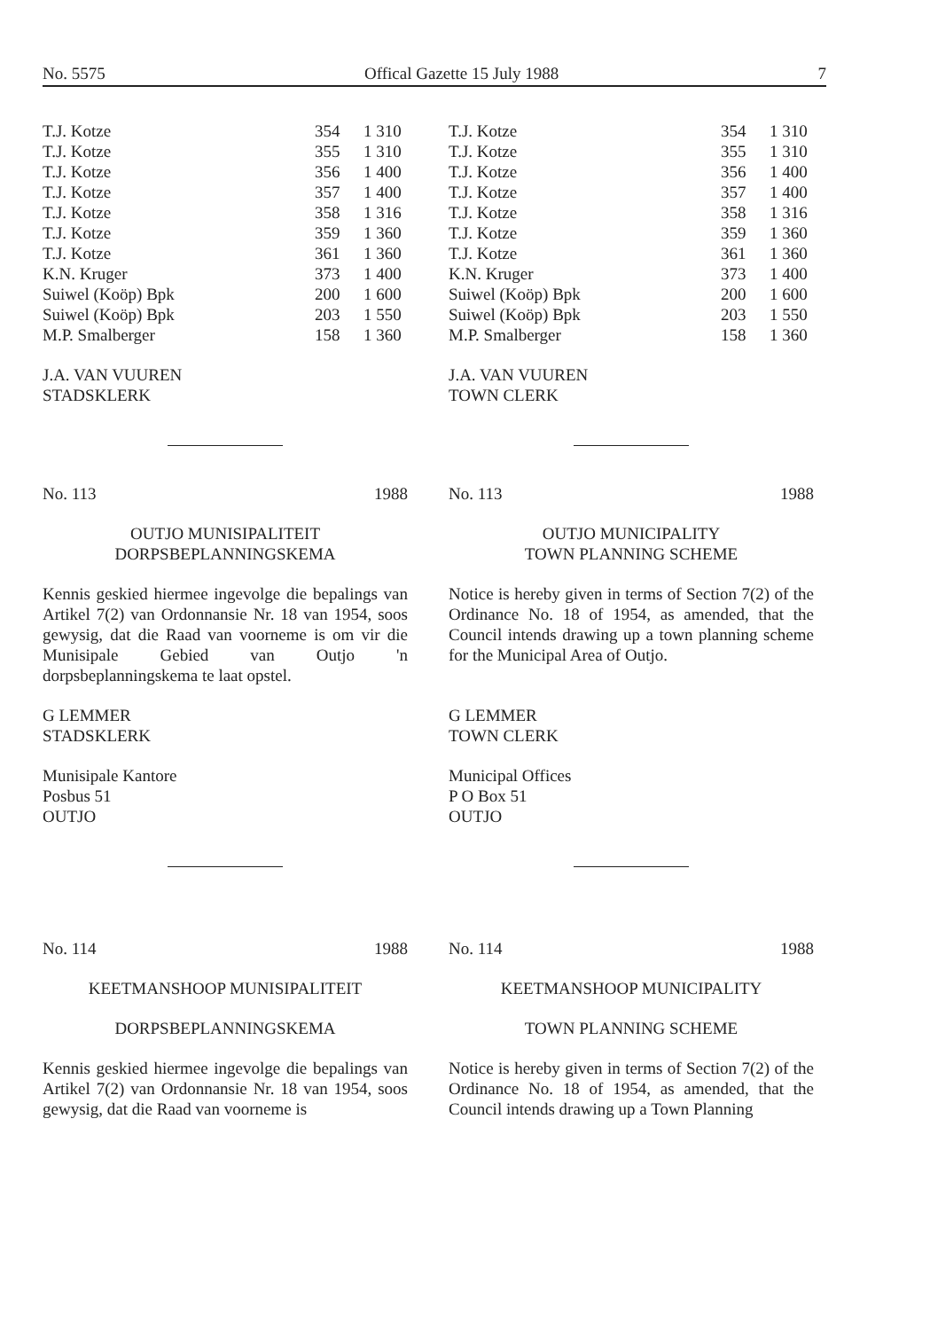No. 5575 Offical Gazette 15 July 1988 7
| T.J. Kotze | 354 | 1 310 |
| T.J. Kotze | 355 | 1 310 |
| T.J. Kotze | 356 | 1 400 |
| T.J. Kotze | 357 | 1 400 |
| T.J. Kotze | 358 | 1 316 |
| T.J. Kotze | 359 | 1 360 |
| T.J. Kotze | 361 | 1 360 |
| K.N. Kruger | 373 | 1 400 |
| Suiwel (Koöp) Bpk | 200 | 1 600 |
| Suiwel (Koöp) Bpk | 203 | 1 550 |
| M.P. Smalberger | 158 | 1 360 |
J.A. VAN VUUREN
STADSKLERK
No. 113 1988
OUTJO MUNISIPALITEIT
DORPSBEPLANNINGSKEMA
Kennis geskied hiermee ingevolge die bepalings van Artikel 7(2) van Ordonnansie Nr. 18 van 1954, soos gewysig, dat die Raad van voorneme is om vir die Munisipale Gebied van Outjo 'n dorpsbeplanningskema te laat opstel.
G LEMMER
STADSKLERK
Munisipale Kantore
Posbus 51
OUTJO
No. 114 1988
KEETMANSHOOP MUNISIPALITEIT
DORPSBEPLANNINGSKEMA
Kennis geskied hiermee ingevolge die bepalings van Artikel 7(2) van Ordonnansie Nr. 18 van 1954, soos gewysig, dat die Raad van voorneme is
| T.J. Kotze | 354 | 1 310 |
| T.J. Kotze | 355 | 1 310 |
| T.J. Kotze | 356 | 1 400 |
| T.J. Kotze | 357 | 1 400 |
| T.J. Kotze | 358 | 1 316 |
| T.J. Kotze | 359 | 1 360 |
| T.J. Kotze | 361 | 1 360 |
| K.N. Kruger | 373 | 1 400 |
| Suiwel (Koöp) Bpk | 200 | 1 600 |
| Suiwel (Koöp) Bpk | 203 | 1 550 |
| M.P. Smalberger | 158 | 1 360 |
J.A. VAN VUUREN
TOWN CLERK
No. 113 1988
OUTJO MUNICIPALITY
TOWN PLANNING SCHEME
Notice is hereby given in terms of Section 7(2) of the Ordinance No. 18 of 1954, as amended, that the Council intends drawing up a town planning scheme for the Municipal Area of Outjo.
G LEMMER
TOWN CLERK
Municipal Offices
P O Box 51
OUTJO
No. 114 1988
KEETMANSHOOP MUNICIPALITY
TOWN PLANNING SCHEME
Notice is hereby given in terms of Section 7(2) of the Ordinance No. 18 of 1954, as amended, that the Council intends drawing up a Town Planning